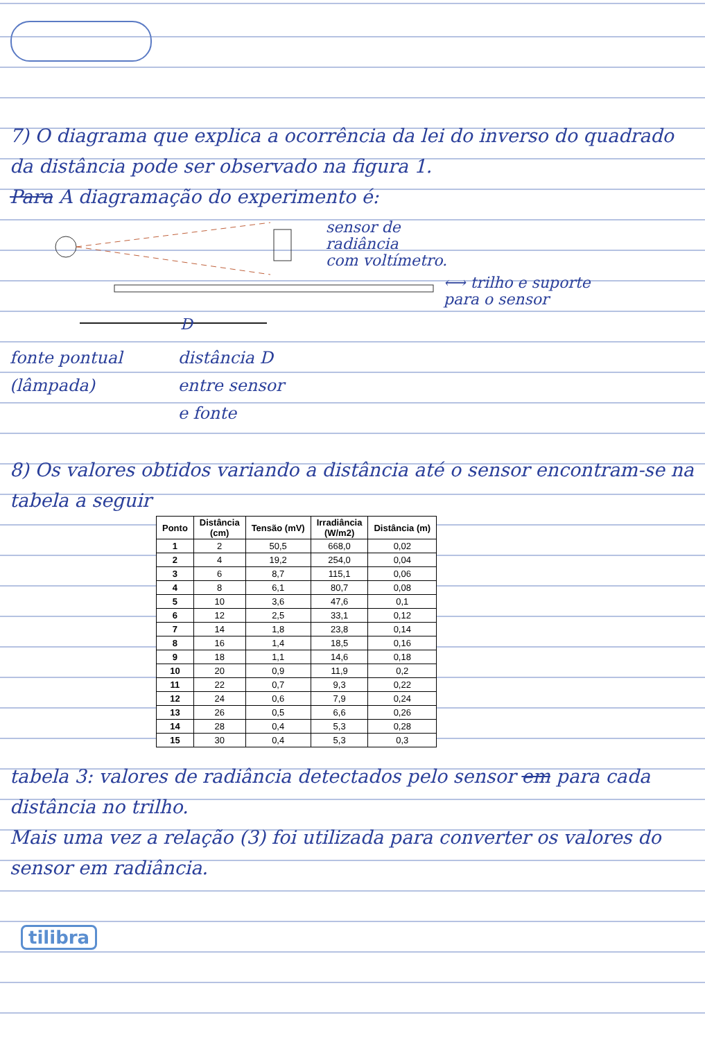7) O diagrama que explica a ocorrência da lei do inverso do quadrado da distância pode ser observado na figura 1.
Para A diagramação do experimento é:
sensor de
radiância
com voltímetro.
⟷ trilho e suporte
para o sensor
D
fonte pontual
(lâmpada)
distância D
entre sensor
e fonte
8) Os valores obtidos variando a distância até o sensor encontram-se na tabela a seguir
| Ponto | Distância (cm) | Tensão (mV) | Irradiância (W/m2) | Distância (m) |
| --- | --- | --- | --- | --- |
| 1 | 2 | 50,5 | 668,0 | 0,02 |
| 2 | 4 | 19,2 | 254,0 | 0,04 |
| 3 | 6 | 8,7 | 115,1 | 0,06 |
| 4 | 8 | 6,1 | 80,7 | 0,08 |
| 5 | 10 | 3,6 | 47,6 | 0,1 |
| 6 | 12 | 2,5 | 33,1 | 0,12 |
| 7 | 14 | 1,8 | 23,8 | 0,14 |
| 8 | 16 | 1,4 | 18,5 | 0,16 |
| 9 | 18 | 1,1 | 14,6 | 0,18 |
| 10 | 20 | 0,9 | 11,9 | 0,2 |
| 11 | 22 | 0,7 | 9,3 | 0,22 |
| 12 | 24 | 0,6 | 7,9 | 0,24 |
| 13 | 26 | 0,5 | 6,6 | 0,26 |
| 14 | 28 | 0,4 | 5,3 | 0,28 |
| 15 | 30 | 0,4 | 5,3 | 0,3 |
tabela 3: valores de radiância detectados pelo sensor em para cada distância no trilho.
Mais uma vez a relação (3) foi utilizada para converter os valores do sensor em radiância.
tilibra